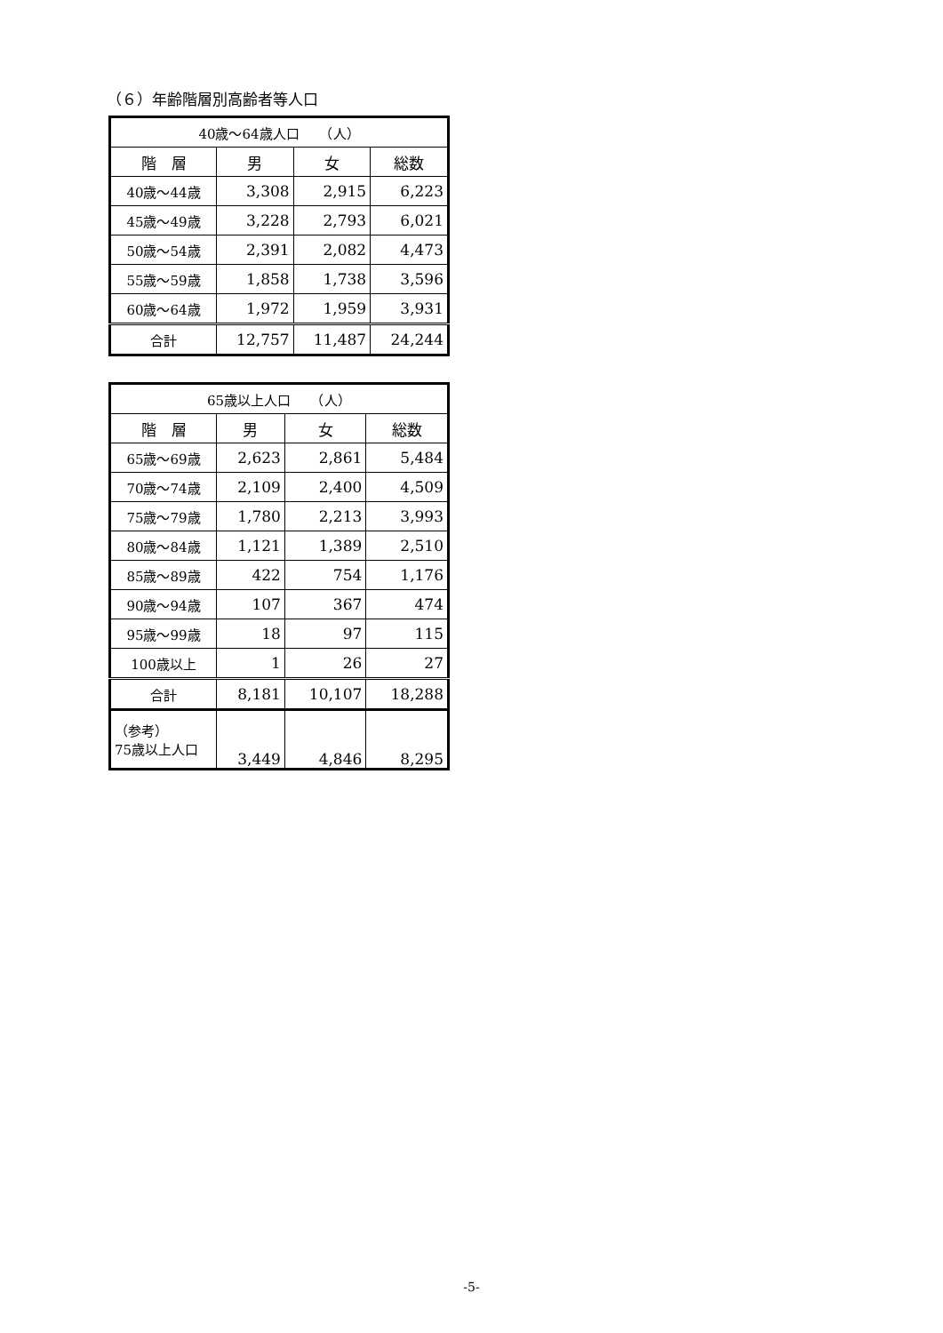（６）年齢階層別高齢者等人口
| 40歳～64歳人口 （人） | | | |
| --- | --- | --- | --- |
| 階 層 | 男 | 女 | 総数 |
| 40歳～44歳 | 3,308 | 2,915 | 6,223 |
| 45歳～49歳 | 3,228 | 2,793 | 6,021 |
| 50歳～54歳 | 2,391 | 2,082 | 4,473 |
| 55歳～59歳 | 1,858 | 1,738 | 3,596 |
| 60歳～64歳 | 1,972 | 1,959 | 3,931 |
| 合計 | 12,757 | 11,487 | 24,244 |
| 65歳以上人口 （人） | | | |
| --- | --- | --- | --- |
| 階 層 | 男 | 女 | 総数 |
| 65歳～69歳 | 2,623 | 2,861 | 5,484 |
| 70歳～74歳 | 2,109 | 2,400 | 4,509 |
| 75歳～79歳 | 1,780 | 2,213 | 3,993 |
| 80歳～84歳 | 1,121 | 1,389 | 2,510 |
| 85歳～89歳 | 422 | 754 | 1,176 |
| 90歳～94歳 | 107 | 367 | 474 |
| 95歳～99歳 | 18 | 97 | 115 |
| 100歳以上 | 1 | 26 | 27 |
| 合計 | 8,181 | 10,107 | 18,288 |
| （参考） 75歳以上人口 | 3,449 | 4,846 | 8,295 |
-5-